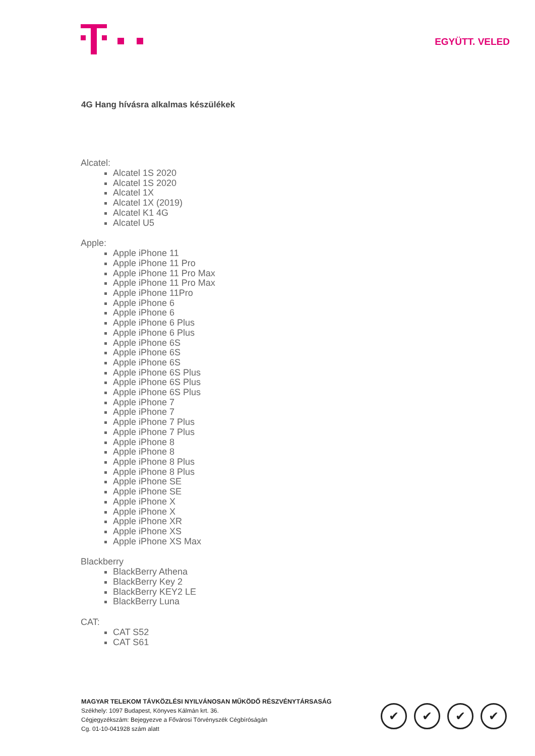EGYÜTT. VELED
4G Hang hívásra alkalmas készülékek
Alcatel:
Alcatel 1S 2020
Alcatel 1S 2020
Alcatel 1X
Alcatel 1X (2019)
Alcatel K1 4G
Alcatel U5
Apple:
Apple iPhone 11
Apple iPhone 11 Pro
Apple iPhone 11 Pro Max
Apple iPhone 11 Pro Max
Apple iPhone 11Pro
Apple iPhone 6
Apple iPhone 6
Apple iPhone 6 Plus
Apple iPhone 6 Plus
Apple iPhone 6S
Apple iPhone 6S
Apple iPhone 6S
Apple iPhone 6S Plus
Apple iPhone 6S Plus
Apple iPhone 6S Plus
Apple iPhone 7
Apple iPhone 7
Apple iPhone 7 Plus
Apple iPhone 7 Plus
Apple iPhone 8
Apple iPhone 8
Apple iPhone 8 Plus
Apple iPhone 8 Plus
Apple iPhone SE
Apple iPhone SE
Apple iPhone X
Apple iPhone X
Apple iPhone XR
Apple iPhone XS
Apple iPhone XS Max
Blackberry
BlackBerry Athena
BlackBerry Key 2
BlackBerry KEY2 LE
BlackBerry Luna
CAT:
CAT S52
CAT S61
MAGYAR TELEKOM TÁVKÖZLÉSI NYILVÁNOSAN MŰKÖDŐ RÉSZVÉNYTÁRSASÁG
Székhely: 1097 Budapest, Könyves Kálmán krt. 36.
Cégjegyzékszám: Bejegyezve a Fővárosi Törvényszék Cégbíróságán
Cg. 01-10-041928 szám alatt
✔ ✔ ✔ ✔